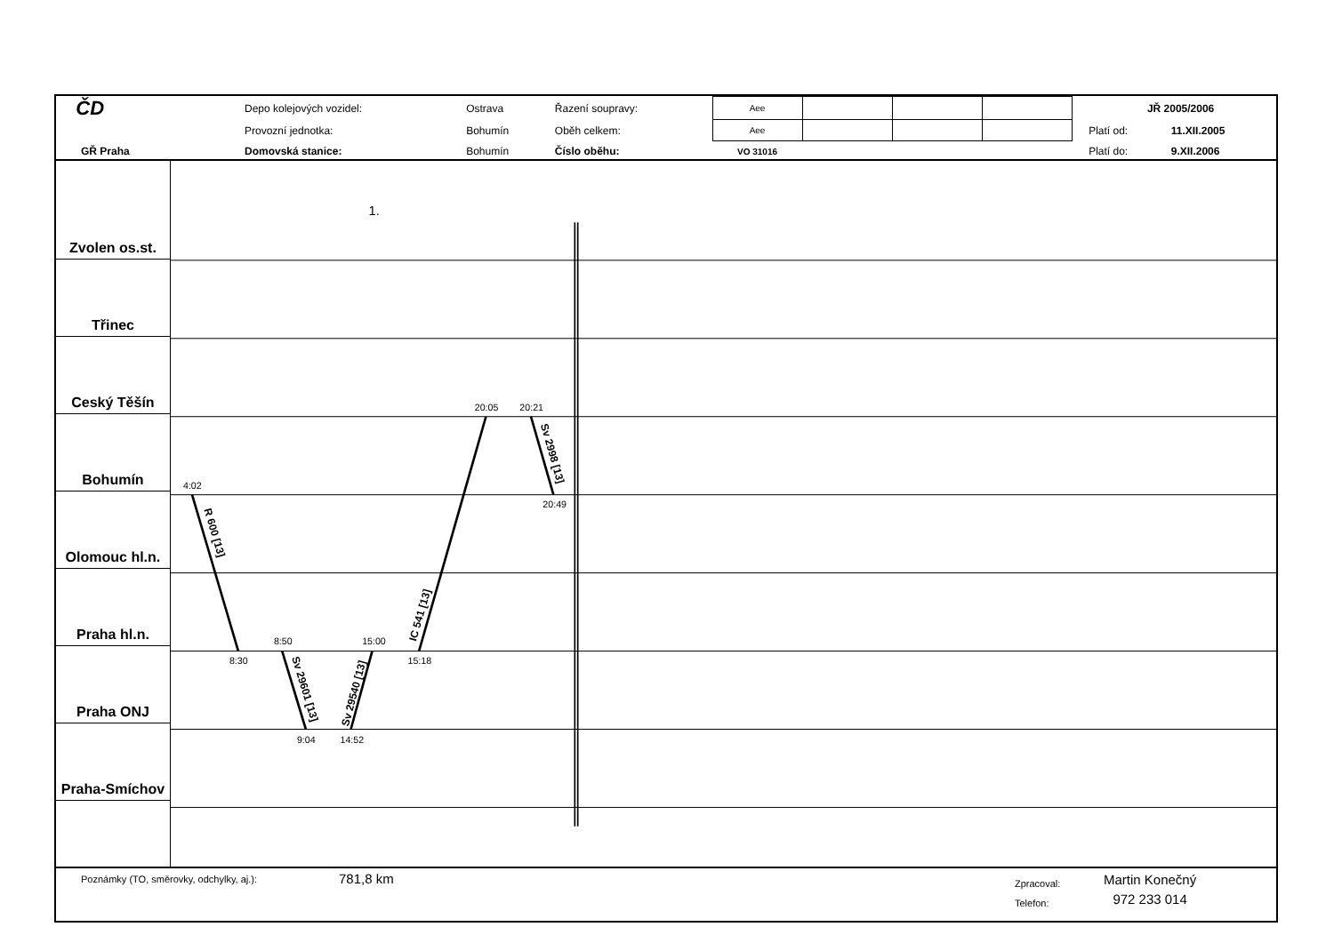| ČD | Depo kolejových vozidel: | Ostrava | Řazení soupravy: | Aee | | | | | JŘ 2005/2006 | |
| | Provozní jednotka: | Bohumín | Oběh celkem: | Aee | | | | | Platí od: | 11.XII.2005 |
| GŘ Praha | Domovská stanice: | Bohumín | Číslo oběhu: | VO 31016 | | | | | Platí do: | 9.XII.2006 |
Zvolen os.st.
Třinec
Ceský Těšín
Bohumín
Olomouc hl.n.
Praha hl.n.
Praha ONJ
Praha-Smíchov
1.
4:02
8:30
8:50
9:04
15:00
14:52
15:18
20:05
20:21
20:49
R 600 [13]
Sv 29601 [13]
Sv 29540 [13]
IC 541 [13]
Sv 2998 [13]
Poznámky (TO, směrovky, odchylky, aj.):
781,8 km
Zpracoval:
Telefon:
Martin Konečný
972 233 014